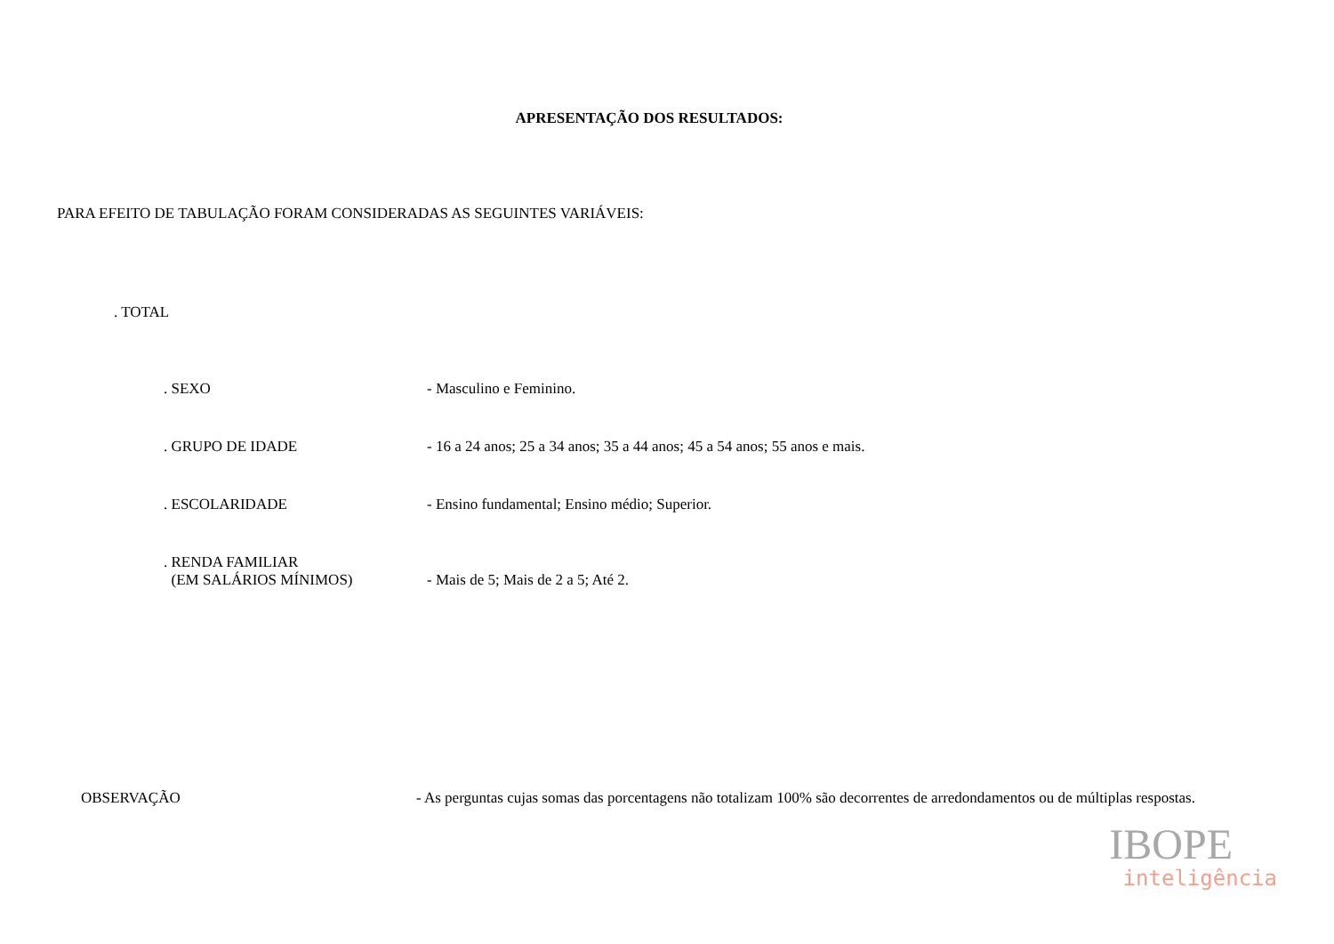APRESENTAÇÃO DOS RESULTADOS:
PARA EFEITO DE TABULAÇÃO FORAM CONSIDERADAS AS SEGUINTES VARIÁVEIS:
. TOTAL
. SEXO - Masculino e Feminino.
. GRUPO DE IDADE - 16 a 24 anos; 25 a 34 anos; 35 a 44 anos; 45 a 54 anos; 55 anos e mais.
. ESCOLARIDADE - Ensino fundamental; Ensino médio; Superior.
. RENDA FAMILIAR
(EM SALÁRIOS MÍNIMOS)
- Mais de 5; Mais de 2 a 5; Até 2.
OBSERVAÇÃO - As perguntas cujas somas das porcentagens não totalizam 100% são decorrentes de arredondamentos ou de múltiplas respostas.
IBOPE
inteligência